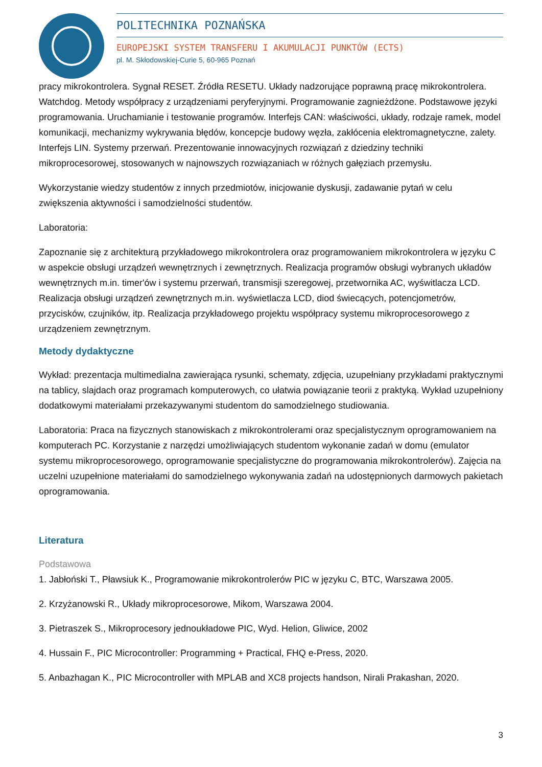POLITECHNIKA POZNAŃSKA
EUROPEJSKI SYSTEM TRANSFERU I AKUMULACJI PUNKTÓW (ECTS)
pl. M. Skłodowskiej-Curie 5, 60-965 Poznań
pracy mikrokontrolera. Sygnał RESET. Źródła RESETU. Układy nadzorujące poprawną pracę mikrokontrolera. Watchdog. Metody współpracy z urządzeniami peryferyjnymi. Programowanie zagnieżdżone. Podstawowe języki programowania. Uruchamianie i testowanie programów. Interfejs CAN: właściwości, układy, rodzaje ramek, model komunikacji, mechanizmy wykrywania błędów, koncepcje budowy węzła, zakłócenia elektromagnetyczne, zalety. Interfejs LIN. Systemy przerwań. Prezentowanie innowacyjnych rozwiązań z dziedziny techniki mikroprocesorowej, stosowanych w najnowszych rozwiązaniach w różnych gałęziach przemysłu.
Wykorzystanie wiedzy studentów z innych przedmiotów, inicjowanie dyskusji, zadawanie pytań w celu zwiększenia aktywności i samodzielności studentów.
Laboratoria:
Zapoznanie się z architekturą przykładowego mikrokontrolera oraz programowaniem mikrokontrolera w języku C w aspekcie obsługi urządzeń wewnętrznych i zewnętrznych. Realizacja programów obsługi wybranych układów wewnętrznych m.in. timer'ów i systemu przerwań, transmisji szeregowej, przetwornika AC, wyświtlacza LCD. Realizacja obsługi urządzeń zewnętrznych m.in. wyświetlacza LCD, diod świecących, potencjometrów, przycisków, czujników, itp. Realizacja przykładowego projektu współpracy systemu mikroprocesorowego z urządzeniem zewnętrznym.
Metody dydaktyczne
Wykład: prezentacja multimedialna zawierająca rysunki, schematy, zdjęcia, uzupełniany przykładami praktycznymi na tablicy, slajdach oraz programach komputerowych, co ułatwia powiązanie teorii z praktyką. Wykład uzupełniony dodatkowymi materiałami przekazywanymi studentom do samodzielnego studiowania.
Laboratoria: Praca na fizycznych stanowiskach z mikrokontrolerami oraz specjalistycznym oprogramowaniem na komputerach PC. Korzystanie z narzędzi umożliwiających studentom wykonanie zadań w domu (emulator systemu mikroprocesorowego, oprogramowanie specjalistyczne do programowania mikrokontrolerów). Zajęcia na uczelni uzupełnione materiałami do samodzielnego wykonywania zadań na udostępnionych darmowych pakietach oprogramowania.
Literatura
Podstawowa
1. Jabłoński T., Pławsiuk K., Programowanie mikrokontrolerów PIC w języku C, BTC, Warszawa 2005.
2. Krzyżanowski R., Układy mikroprocesorowe, Mikom, Warszawa 2004.
3. Pietraszek S., Mikroprocesory jednoukładowe PIC, Wyd. Helion, Gliwice, 2002
4. Hussain F., PIC Microcontroller: Programming + Practical, FHQ e-Press, 2020.
5. Anbazhagan K., PIC Microcontroller with MPLAB and XC8 projects handson, Nirali Prakashan, 2020.
3